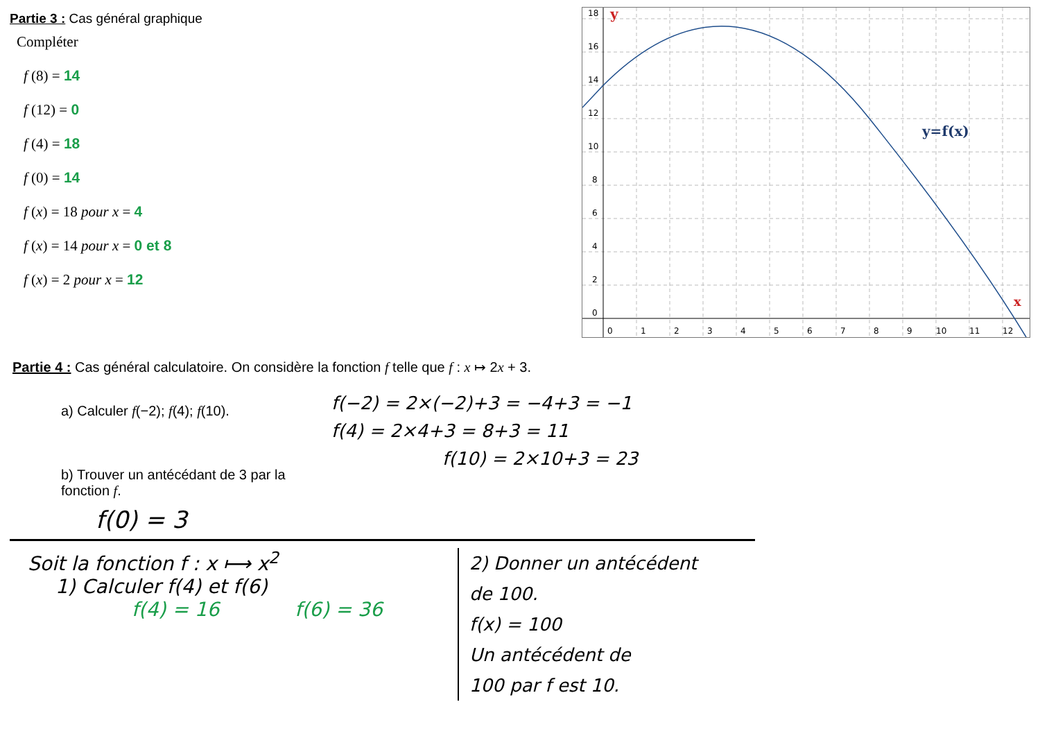Partie 3 : Cas général graphique
Compléter
f (8) = 14
f (12) = 0
f (4) = 18
f (0) = 14
f (x) = 18 pour x = 4
f (x) = 14 pour x = 0 et 8
f (x) = 2 pour x = 12
18
16
14
12
10
8
6
4
2
0
0
1
2
3
4
5
6
7
8
9
10
11
12
y
y=f(x)
x
Partie 4 : Cas général calculatoire. On considère la fonction f telle que f : x ↦ 2x + 3.
a) Calculer f(−2); f(4); f(10).
b) Trouver un antécédant de 3 par la fonction f.
f(−2) = 2×(−2)+3 = −4+3 = −1
f(4) = 2×4+3 = 8+3 = 11
f(10) = 2×10+3 = 23
f(0) = 3
Soit la fonction f : x ⟼ x<sup>2</sup>
1) Calculer f(4) et f(6)
f(4) = 16 f(6) = 36
2) Donner un antécédent
de 100.
f(x) = 100
Un antécédent de
100 par f est 10.